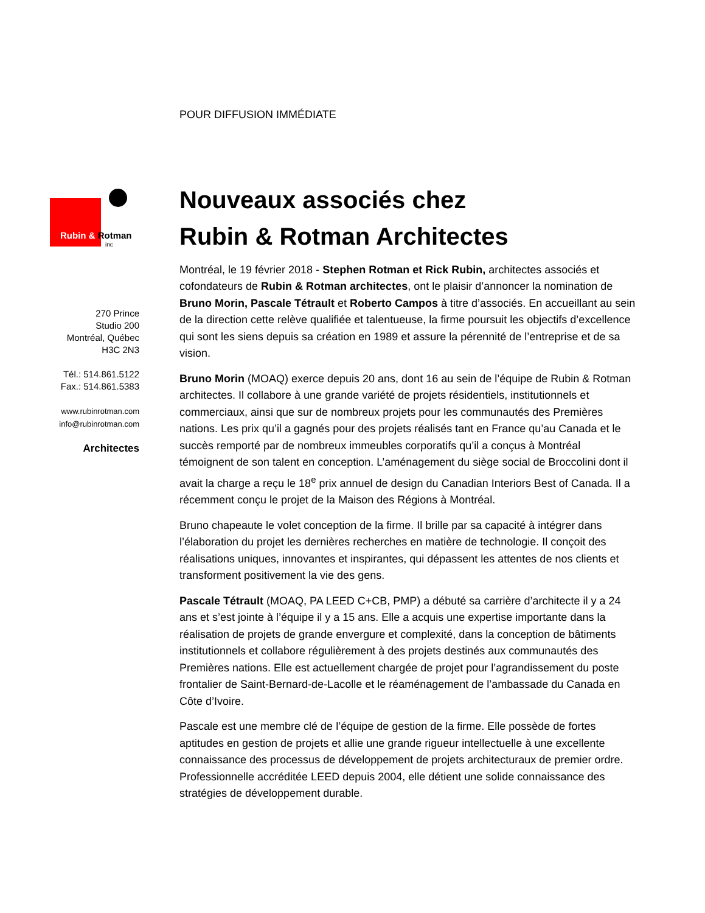Rubin & Rotman
inc
270 Prince
Studio 200
Montréal, Québec
H3C 2N3
Tél.: 514.861.5122
Fax.: 514.861.5383
www.rubinrotman.com
info@rubinrotman.com
Architectes
POUR DIFFUSION IMMÉDIATE
Nouveaux associés chez
Rubin & Rotman Architectes
Montréal, le 19 février 2018 - Stephen Rotman et Rick Rubin, architectes associés et cofondateurs de Rubin & Rotman architectes, ont le plaisir d’annoncer la nomination de Bruno Morin, Pascale Tétrault et Roberto Campos à titre d’associés. En accueillant au sein de la direction cette relève qualifiée et talentueuse, la firme poursuit les objectifs d’excellence qui sont les siens depuis sa création en 1989 et assure la pérennité de l’entreprise et de sa vision.
Bruno Morin (MOAQ) exerce depuis 20 ans, dont 16 au sein de l’équipe de Rubin & Rotman architectes. Il collabore à une grande variété de projets résidentiels, institutionnels et commerciaux, ainsi que sur de nombreux projets pour les communautés des Premières nations. Les prix qu’il a gagnés pour des projets réalisés tant en France qu’au Canada et le succès remporté par de nombreux immeubles corporatifs qu’il a conçus à Montréal témoignent de son talent en conception. L’aménagement du siège social de Broccolini dont il avait la charge a reçu le 18<sup>e</sup> prix annuel de design du Canadian Interiors Best of Canada. Il a récemment conçu le projet de la Maison des Régions à Montréal.
Bruno chapeaute le volet conception de la firme. Il brille par sa capacité à intégrer dans l’élaboration du projet les dernières recherches en matière de technologie. Il conçoit des réalisations uniques, innovantes et inspirantes, qui dépassent les attentes de nos clients et transforment positivement la vie des gens.
Pascale Tétrault (MOAQ, PA LEED C+CB, PMP) a débuté sa carrière d’architecte il y a 24 ans et s’est jointe à l’équipe il y a 15 ans. Elle a acquis une expertise importante dans la réalisation de projets de grande envergure et complexité, dans la conception de bâtiments institutionnels et collabore régulièrement à des projets destinés aux communautés des Premières nations. Elle est actuellement chargée de projet pour l’agrandissement du poste frontalier de Saint-Bernard-de-Lacolle et le réaménagement de l’ambassade du Canada en Côte d’Ivoire.
Pascale est une membre clé de l’équipe de gestion de la firme. Elle possède de fortes aptitudes en gestion de projets et allie une grande rigueur intellectuelle à une excellente connaissance des processus de développement de projets architecturaux de premier ordre. Professionnelle accréditée LEED depuis 2004, elle détient une solide connaissance des stratégies de développement durable.